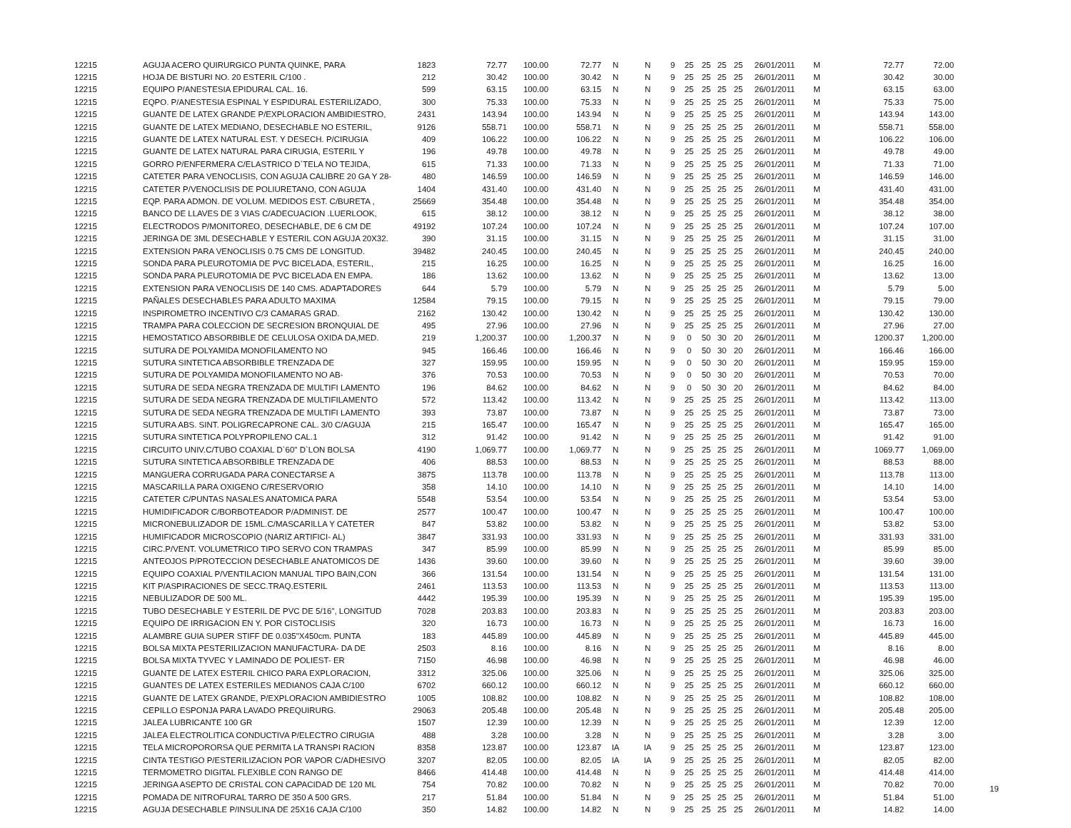| 12215 | AGUJA ACERO QUIRURGICO PUNTA QUINKE, PARA | 1823 | 72.77 | 100.00 | 72.77 | N | N | 9 | 25 | 25 | 25 | 25 | 26/01/2011 | M | 72.77 | 72.00 |
| 12215 | HOJA DE BISTURI NO. 20 ESTERIL C/100 . | 212 | 30.42 | 100.00 | 30.42 | N | N | 9 | 25 | 25 | 25 | 25 | 26/01/2011 | M | 30.42 | 30.00 |
| 12215 | EQUIPO P/ANESTESIA EPIDURAL CAL. 16. | 599 | 63.15 | 100.00 | 63.15 | N | N | 9 | 25 | 25 | 25 | 25 | 26/01/2011 | M | 63.15 | 63.00 |
| 12215 | EQPO. P/ANESTESIA ESPINAL Y ESPIDURAL ESTERILIZADO, | 300 | 75.33 | 100.00 | 75.33 | N | N | 9 | 25 | 25 | 25 | 25 | 26/01/2011 | M | 75.33 | 75.00 |
| 12215 | GUANTE DE LATEX GRANDE P/EXPLORACION AMBIDIESTRO, | 2431 | 143.94 | 100.00 | 143.94 | N | N | 9 | 25 | 25 | 25 | 25 | 26/01/2011 | M | 143.94 | 143.00 |
| 12215 | GUANTE DE LATEX MEDIANO, DESECHABLE NO ESTERIL, | 9126 | 558.71 | 100.00 | 558.71 | N | N | 9 | 25 | 25 | 25 | 25 | 26/01/2011 | M | 558.71 | 558.00 |
| 12215 | GUANTE DE LATEX NATURAL EST. Y DESECH. P/CIRUGIA | 409 | 106.22 | 100.00 | 106.22 | N | N | 9 | 25 | 25 | 25 | 25 | 26/01/2011 | M | 106.22 | 106.00 |
| 12215 | GUANTE DE LATEX NATURAL PARA CIRUGIA, ESTERIL Y | 196 | 49.78 | 100.00 | 49.78 | N | N | 9 | 25 | 25 | 25 | 25 | 26/01/2011 | M | 49.78 | 49.00 |
| 12215 | GORRO P/ENFERMERA C/ELASTRICO D`TELA NO TEJIDA, | 615 | 71.33 | 100.00 | 71.33 | N | N | 9 | 25 | 25 | 25 | 25 | 26/01/2011 | M | 71.33 | 71.00 |
| 12215 | CATETER PARA VENOCLISIS, CON AGUJA CALIBRE 20 GA Y 28- | 480 | 146.59 | 100.00 | 146.59 | N | N | 9 | 25 | 25 | 25 | 25 | 26/01/2011 | M | 146.59 | 146.00 |
| 12215 | CATETER P/VENOCLISIS DE POLIURETANO, CON AGUJA | 1404 | 431.40 | 100.00 | 431.40 | N | N | 9 | 25 | 25 | 25 | 25 | 26/01/2011 | M | 431.40 | 431.00 |
| 12215 | EQP. PARA ADMON. DE VOLUM. MEDIDOS EST. C/BURETA , | 25669 | 354.48 | 100.00 | 354.48 | N | N | 9 | 25 | 25 | 25 | 25 | 26/01/2011 | M | 354.48 | 354.00 |
| 12215 | BANCO DE LLAVES DE 3 VIAS C/ADECUACION .LUERLOOK, | 615 | 38.12 | 100.00 | 38.12 | N | N | 9 | 25 | 25 | 25 | 25 | 26/01/2011 | M | 38.12 | 38.00 |
| 12215 | ELECTRODOS P/MONITOREO, DESECHABLE, DE 6 CM DE | 49192 | 107.24 | 100.00 | 107.24 | N | N | 9 | 25 | 25 | 25 | 25 | 26/01/2011 | M | 107.24 | 107.00 |
| 12215 | JERINGA DE 3ML DESECHABLE Y ESTERIL CON AGUJA 20X32. | 390 | 31.15 | 100.00 | 31.15 | N | N | 9 | 25 | 25 | 25 | 25 | 26/01/2011 | M | 31.15 | 31.00 |
| 12215 | EXTENSION PARA VENOCLISIS 0.75 CMS DE LONGITUD. | 39482 | 240.45 | 100.00 | 240.45 | N | N | 9 | 25 | 25 | 25 | 25 | 26/01/2011 | M | 240.45 | 240.00 |
| 12215 | SONDA PARA PLEUROTOMIA DE PVC BICELADA, ESTERIL, | 215 | 16.25 | 100.00 | 16.25 | N | N | 9 | 25 | 25 | 25 | 25 | 26/01/2011 | M | 16.25 | 16.00 |
| 12215 | SONDA PARA PLEUROTOMIA DE PVC BICELADA EN EMPA. | 186 | 13.62 | 100.00 | 13.62 | N | N | 9 | 25 | 25 | 25 | 25 | 26/01/2011 | M | 13.62 | 13.00 |
| 12215 | EXTENSION PARA VENOCLISIS DE 140 CMS. ADAPTADORES | 644 | 5.79 | 100.00 | 5.79 | N | N | 9 | 25 | 25 | 25 | 25 | 26/01/2011 | M | 5.79 | 5.00 |
| 12215 | PAÑALES DESECHABLES PARA ADULTO MAXIMA | 12584 | 79.15 | 100.00 | 79.15 | N | N | 9 | 25 | 25 | 25 | 25 | 26/01/2011 | M | 79.15 | 79.00 |
| 12215 | INSPIROMETRO INCENTIVO C/3 CAMARAS GRAD. | 2162 | 130.42 | 100.00 | 130.42 | N | N | 9 | 25 | 25 | 25 | 25 | 26/01/2011 | M | 130.42 | 130.00 |
| 12215 | TRAMPA PARA COLECCION DE SECRESION BRONQUIAL DE | 495 | 27.96 | 100.00 | 27.96 | N | N | 9 | 25 | 25 | 25 | 25 | 26/01/2011 | M | 27.96 | 27.00 |
| 12215 | HEMOSTATICO ABSORBIBLE DE CELULOSA OXIDA DA,MED. | 219 | 1,200.37 | 100.00 | 1,200.37 | N | N | 9 | 0 | 50 | 30 | 20 | 26/01/2011 | M | 1200.37 | 1,200.00 |
| 12215 | SUTURA DE POLYAMIDA MONOFILAMENTO NO | 945 | 166.46 | 100.00 | 166.46 | N | N | 9 | 0 | 50 | 30 | 20 | 26/01/2011 | M | 166.46 | 166.00 |
| 12215 | SUTURA SINTETICA ABSORBIBLE TRENZADA DE | 327 | 159.95 | 100.00 | 159.95 | N | N | 9 | 0 | 50 | 30 | 20 | 26/01/2011 | M | 159.95 | 159.00 |
| 12215 | SUTURA DE POLYAMIDA MONOFILAMENTO NO AB- | 376 | 70.53 | 100.00 | 70.53 | N | N | 9 | 0 | 50 | 30 | 20 | 26/01/2011 | M | 70.53 | 70.00 |
| 12215 | SUTURA DE SEDA NEGRA TRENZADA DE MULTIFI LAMENTO | 196 | 84.62 | 100.00 | 84.62 | N | N | 9 | 0 | 50 | 30 | 20 | 26/01/2011 | M | 84.62 | 84.00 |
| 12215 | SUTURA DE SEDA NEGRA TRENZADA DE MULTIFILAMENTO | 572 | 113.42 | 100.00 | 113.42 | N | N | 9 | 25 | 25 | 25 | 25 | 26/01/2011 | M | 113.42 | 113.00 |
| 12215 | SUTURA DE SEDA NEGRA TRENZADA DE MULTIFI LAMENTO | 393 | 73.87 | 100.00 | 73.87 | N | N | 9 | 25 | 25 | 25 | 25 | 26/01/2011 | M | 73.87 | 73.00 |
| 12215 | SUTURA ABS. SINT. POLIGRECAPRONE CAL. 3/0 C/AGUJA | 215 | 165.47 | 100.00 | 165.47 | N | N | 9 | 25 | 25 | 25 | 25 | 26/01/2011 | M | 165.47 | 165.00 |
| 12215 | SUTURA SINTETICA POLYPROPILENO CAL.1 | 312 | 91.42 | 100.00 | 91.42 | N | N | 9 | 25 | 25 | 25 | 25 | 26/01/2011 | M | 91.42 | 91.00 |
| 12215 | CIRCUITO UNIV.C/TUBO COAXIAL D`60" D`LON BOLSA | 4190 | 1,069.77 | 100.00 | 1,069.77 | N | N | 9 | 25 | 25 | 25 | 25 | 26/01/2011 | M | 1069.77 | 1,069.00 |
| 12215 | SUTURA SINTETICA ABSORBIBLE TRENZADA DE | 406 | 88.53 | 100.00 | 88.53 | N | N | 9 | 25 | 25 | 25 | 25 | 26/01/2011 | M | 88.53 | 88.00 |
| 12215 | MANGUERA CORRUGADA PARA CONECTARSE A | 3875 | 113.78 | 100.00 | 113.78 | N | N | 9 | 25 | 25 | 25 | 25 | 26/01/2011 | M | 113.78 | 113.00 |
| 12215 | MASCARILLA PARA OXIGENO C/RESERVORIO | 358 | 14.10 | 100.00 | 14.10 | N | N | 9 | 25 | 25 | 25 | 25 | 26/01/2011 | M | 14.10 | 14.00 |
| 12215 | CATETER C/PUNTAS NASALES ANATOMICA PARA | 5548 | 53.54 | 100.00 | 53.54 | N | N | 9 | 25 | 25 | 25 | 25 | 26/01/2011 | M | 53.54 | 53.00 |
| 12215 | HUMIDIFICADOR C/BORBOTEADOR P/ADMINIST. DE | 2577 | 100.47 | 100.00 | 100.47 | N | N | 9 | 25 | 25 | 25 | 25 | 26/01/2011 | M | 100.47 | 100.00 |
| 12215 | MICRONEBULIZADOR DE 15ML.C/MASCARILLA Y CATETER | 847 | 53.82 | 100.00 | 53.82 | N | N | 9 | 25 | 25 | 25 | 25 | 26/01/2011 | M | 53.82 | 53.00 |
| 12215 | HUMIFICADOR MICROSCOPIO (NARIZ ARTIFICI- AL) | 3847 | 331.93 | 100.00 | 331.93 | N | N | 9 | 25 | 25 | 25 | 25 | 26/01/2011 | M | 331.93 | 331.00 |
| 12215 | CIRC.P/VENT. VOLUMETRICO TIPO SERVO CON TRAMPAS | 347 | 85.99 | 100.00 | 85.99 | N | N | 9 | 25 | 25 | 25 | 25 | 26/01/2011 | M | 85.99 | 85.00 |
| 12215 | ANTEOJOS P/PROTECCION DESECHABLE ANATOMICOS DE | 1436 | 39.60 | 100.00 | 39.60 | N | N | 9 | 25 | 25 | 25 | 25 | 26/01/2011 | M | 39.60 | 39.00 |
| 12215 | EQUIPO COAXIAL P/VENTILACION MANUAL TIPO BAIN,CON | 366 | 131.54 | 100.00 | 131.54 | N | N | 9 | 25 | 25 | 25 | 25 | 26/01/2011 | M | 131.54 | 131.00 |
| 12215 | KIT P/ASPIRACIONES DE SECC.TRAQ.ESTERIL | 2461 | 113.53 | 100.00 | 113.53 | N | N | 9 | 25 | 25 | 25 | 25 | 26/01/2011 | M | 113.53 | 113.00 |
| 12215 | NEBULIZADOR DE 500 ML. | 4442 | 195.39 | 100.00 | 195.39 | N | N | 9 | 25 | 25 | 25 | 25 | 26/01/2011 | M | 195.39 | 195.00 |
| 12215 | TUBO DESECHABLE Y ESTERIL DE PVC DE 5/16", LONGITUD | 7028 | 203.83 | 100.00 | 203.83 | N | N | 9 | 25 | 25 | 25 | 25 | 26/01/2011 | M | 203.83 | 203.00 |
| 12215 | EQUIPO DE IRRIGACION EN Y. POR CISTOCLISIS | 320 | 16.73 | 100.00 | 16.73 | N | N | 9 | 25 | 25 | 25 | 25 | 26/01/2011 | M | 16.73 | 16.00 |
| 12215 | ALAMBRE GUIA SUPER STIFF DE 0.035"X450cm. PUNTA | 183 | 445.89 | 100.00 | 445.89 | N | N | 9 | 25 | 25 | 25 | 25 | 26/01/2011 | M | 445.89 | 445.00 |
| 12215 | BOLSA MIXTA PESTERILIZACION MANUFACTURA- DA DE | 2503 | 8.16 | 100.00 | 8.16 | N | N | 9 | 25 | 25 | 25 | 25 | 26/01/2011 | M | 8.16 | 8.00 |
| 12215 | BOLSA MIXTA TYVEC Y LAMINADO DE POLIEST- ER | 7150 | 46.98 | 100.00 | 46.98 | N | N | 9 | 25 | 25 | 25 | 25 | 26/01/2011 | M | 46.98 | 46.00 |
| 12215 | GUANTE DE LATEX ESTERIL CHICO PARA EXPLORACION, | 3312 | 325.06 | 100.00 | 325.06 | N | N | 9 | 25 | 25 | 25 | 25 | 26/01/2011 | M | 325.06 | 325.00 |
| 12215 | GUANTES DE LATEX ESTERILES MEDIANOS CAJA C/100 | 6702 | 660.12 | 100.00 | 660.12 | N | N | 9 | 25 | 25 | 25 | 25 | 26/01/2011 | M | 660.12 | 660.00 |
| 12215 | GUANTE DE LATEX GRANDE, P/EXPLORACION AMBIDIESTRO | 1005 | 108.82 | 100.00 | 108.82 | N | N | 9 | 25 | 25 | 25 | 25 | 26/01/2011 | M | 108.82 | 108.00 |
| 12215 | CEPILLO ESPONJA PARA LAVADO PREQUIRURG. | 29063 | 205.48 | 100.00 | 205.48 | N | N | 9 | 25 | 25 | 25 | 25 | 26/01/2011 | M | 205.48 | 205.00 |
| 12215 | JALEA LUBRICANTE 100 GR | 1507 | 12.39 | 100.00 | 12.39 | N | N | 9 | 25 | 25 | 25 | 25 | 26/01/2011 | M | 12.39 | 12.00 |
| 12215 | JALEA ELECTROLITICA CONDUCTIVA P/ELECTRO CIRUGIA | 488 | 3.28 | 100.00 | 3.28 | N | N | 9 | 25 | 25 | 25 | 25 | 26/01/2011 | M | 3.28 | 3.00 |
| 12215 | TELA MICROPORORSA QUE PERMITA LA TRANSPI RACION | 8358 | 123.87 | 100.00 | 123.87 | IA | IA | 9 | 25 | 25 | 25 | 25 | 26/01/2011 | M | 123.87 | 123.00 |
| 12215 | CINTA TESTIGO P/ESTERILIZACION POR VAPOR C/ADHESIVO | 3207 | 82.05 | 100.00 | 82.05 | IA | IA | 9 | 25 | 25 | 25 | 25 | 26/01/2011 | M | 82.05 | 82.00 |
| 12215 | TERMOMETRO DIGITAL FLEXIBLE CON RANGO DE | 8466 | 414.48 | 100.00 | 414.48 | N | N | 9 | 25 | 25 | 25 | 25 | 26/01/2011 | M | 414.48 | 414.00 |
| 12215 | JERINGA ASEPTO DE CRISTAL CON CAPACIDAD DE 120 ML | 754 | 70.82 | 100.00 | 70.82 | N | N | 9 | 25 | 25 | 25 | 25 | 26/01/2011 | M | 70.82 | 70.00 |
| 12215 | POMADA DE NITROFURAL TARRO DE 350 A 500 GRS. | 217 | 51.84 | 100.00 | 51.84 | N | N | 9 | 25 | 25 | 25 | 25 | 26/01/2011 | M | 51.84 | 51.00 |
| 12215 | AGUJA DESECHABLE P/INSULINA DE 25X16 CAJA C/100 | 350 | 14.82 | 100.00 | 14.82 | N | N | 9 | 25 | 25 | 25 | 25 | 26/01/2011 | M | 14.82 | 14.00 |
19